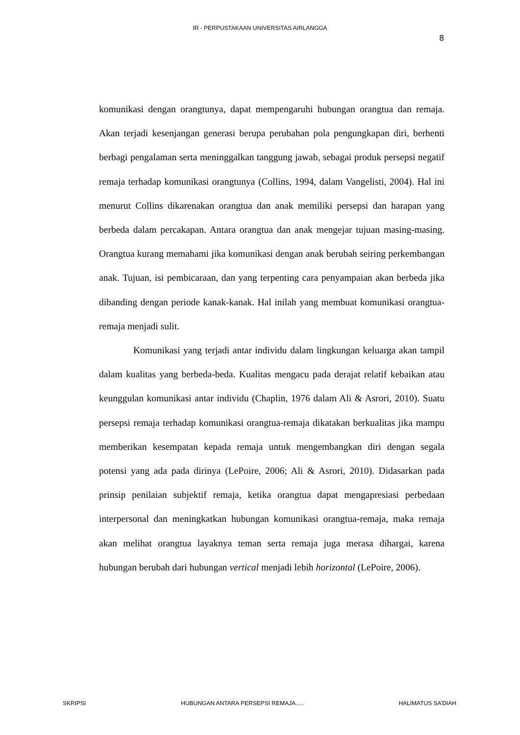IR - PERPUSTAKAAN UNIVERSITAS AIRLANGGA
8
komunikasi dengan orangtunya, dapat mempengaruhi hubungan orangtua dan remaja. Akan terjadi kesenjangan generasi berupa perubahan pola pengungkapan diri, berhenti berbagi pengalaman serta meninggalkan tanggung jawab, sebagai produk persepsi negatif remaja terhadap komunikasi orangtunya (Collins, 1994, dalam Vangelisti, 2004). Hal ini menurut Collins dikarenakan orangtua dan anak memiliki persepsi dan harapan yang berbeda dalam percakapan. Antara orangtua dan anak mengejar tujuan masing-masing. Orangtua kurang memahami jika komunikasi dengan anak berubah seiring perkembangan anak. Tujuan, isi pembicaraan, dan yang terpenting cara penyampaian akan berbeda jika dibanding dengan periode kanak-kanak. Hal inilah yang membuat komunikasi orangtua-remaja menjadi sulit.
Komunikasi yang terjadi antar individu dalam lingkungan keluarga akan tampil dalam kualitas yang berbeda-beda. Kualitas mengacu pada derajat relatif kebaikan atau keunggulan komunikasi antar individu (Chaplin, 1976 dalam Ali & Asrori, 2010). Suatu persepsi remaja terhadap komunikasi orangtua-remaja dikatakan berkualitas jika mampu memberikan kesempatan kepada remaja untuk mengembangkan diri dengan segala potensi yang ada pada dirinya (LePoire, 2006; Ali & Asrori, 2010). Didasarkan pada prinsip penilaian subjektif remaja, ketika orangtua dapat mengapresiasi perbedaan interpersonal dan meningkatkan hubungan komunikasi orangtua-remaja, maka remaja akan melihat orangtua layaknya teman serta remaja juga merasa dihargai, karena hubungan berubah dari hubungan vertical menjadi lebih horizontal (LePoire, 2006).
SKRIPSI HUBUNGAN ANTARA PERSEPSI REMAJA..... HALIMATUS SA’DIAH